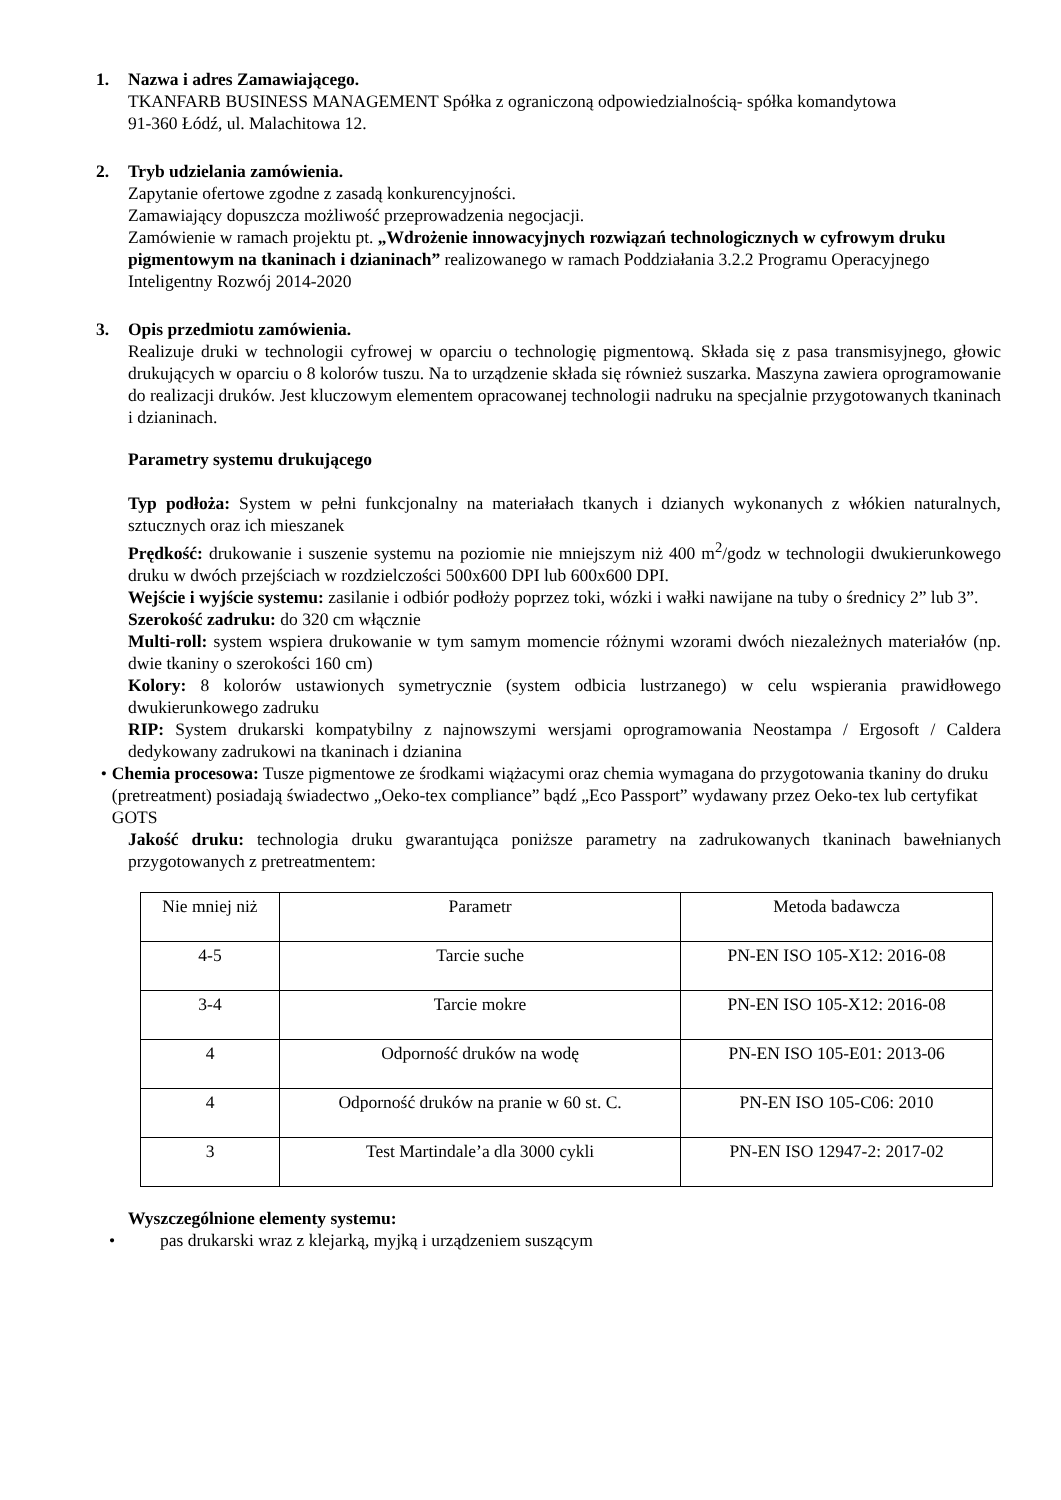1. Nazwa i adres Zamawiającego.
TKANFARB BUSINESS MANAGEMENT Spółka z ograniczoną odpowiedzialnością- spółka komandytowa
91-360 Łódź, ul. Malachitowa 12.
2. Tryb udzielania zamówienia.
Zapytanie ofertowe zgodne z zasadą konkurencyjności.
Zamawiający dopuszcza możliwość przeprowadzenia negocjacji.
Zamówienie w ramach projektu pt. „Wdrożenie innowacyjnych rozwiązań technologicznych w cyfrowym druku pigmentowym na tkaninach i dzianinach” realizowanego w ramach Poddziałania 3.2.2 Programu Operacyjnego Inteligentny Rozwój 2014-2020
3. Opis przedmiotu zamówienia.
Realizuje druki w technologii cyfrowej w oparciu o technologię pigmentową. Składa się z pasa transmisyjnego, głowic drukujących w oparciu o 8 kolorów tuszu. Na to urządzenie składa się również suszarka. Maszyna zawiera oprogramowanie do realizacji druków. Jest kluczowym elementem opracowanej technologii nadruku na specjalnie przygotowanych tkaninach i dzianinach.
Parametry systemu drukującego
Typ podłoża: System w pełni funkcjonalny na materiałach tkanych i dzianych wykonanych z włókien naturalnych, sztucznych oraz ich mieszanek
Prędkość: drukowanie i suszenie systemu na poziomie nie mniejszym niż 400 m<sup>2</sup>/godz w technologii dwukierunkowego druku w dwóch przejściach w rozdzielczości 500x600 DPI lub 600x600 DPI.
Wejście i wyjście systemu: zasilanie i odbiór podłoży poprzez toki, wózki i wałki nawijane na tuby o średnicy 2” lub 3”.
Szerokość zadruku: do 320 cm włącznie
Multi-roll: system wspiera drukowanie w tym samym momencie różnymi wzorami dwóch niezależnych materiałów (np. dwie tkaniny o szerokości 160 cm)
Kolory: 8 kolorów ustawionych symetrycznie (system odbicia lustrzanego) w celu wspierania prawidłowego dwukierunkowego zadruku
RIP: System drukarski kompatybilny z najnowszymi wersjami oprogramowania Neostampa / Ergosoft / Caldera dedykowany zadrukowi na tkaninach i dzianina
• Chemia procesowa: Tusze pigmentowe ze środkami wiążacymi oraz chemia wymagana do przygotowania tkaniny do druku (pretreatment) posiadają świadectwo „Oeko-tex compliance” bądź „Eco Passport” wydawany przez Oeko-tex lub certyfikat GOTS
Jakość druku: technologia druku gwarantująca poniższe parametry na zadrukowanych tkaninach bawełnianych przygotowanych z pretreatmentem:
| Nie mniej niż | Parametr | Metoda badawcza |
| 4-5 | Tarcie suche | PN-EN ISO 105-X12: 2016-08 |
| 3-4 | Tarcie mokre | PN-EN ISO 105-X12: 2016-08 |
| 4 | Odporność druków na wodę | PN-EN ISO 105-E01: 2013-06 |
| 4 | Odporność druków na pranie w 60 st. C. | PN-EN ISO 105-C06: 2010 |
| 3 | Test Martindale’a dla 3000 cykli | PN-EN ISO 12947-2: 2017-02 |
Wyszczególnione elementy systemu:
• pas drukarski wraz z klejarką, myjką i urządzeniem suszącym